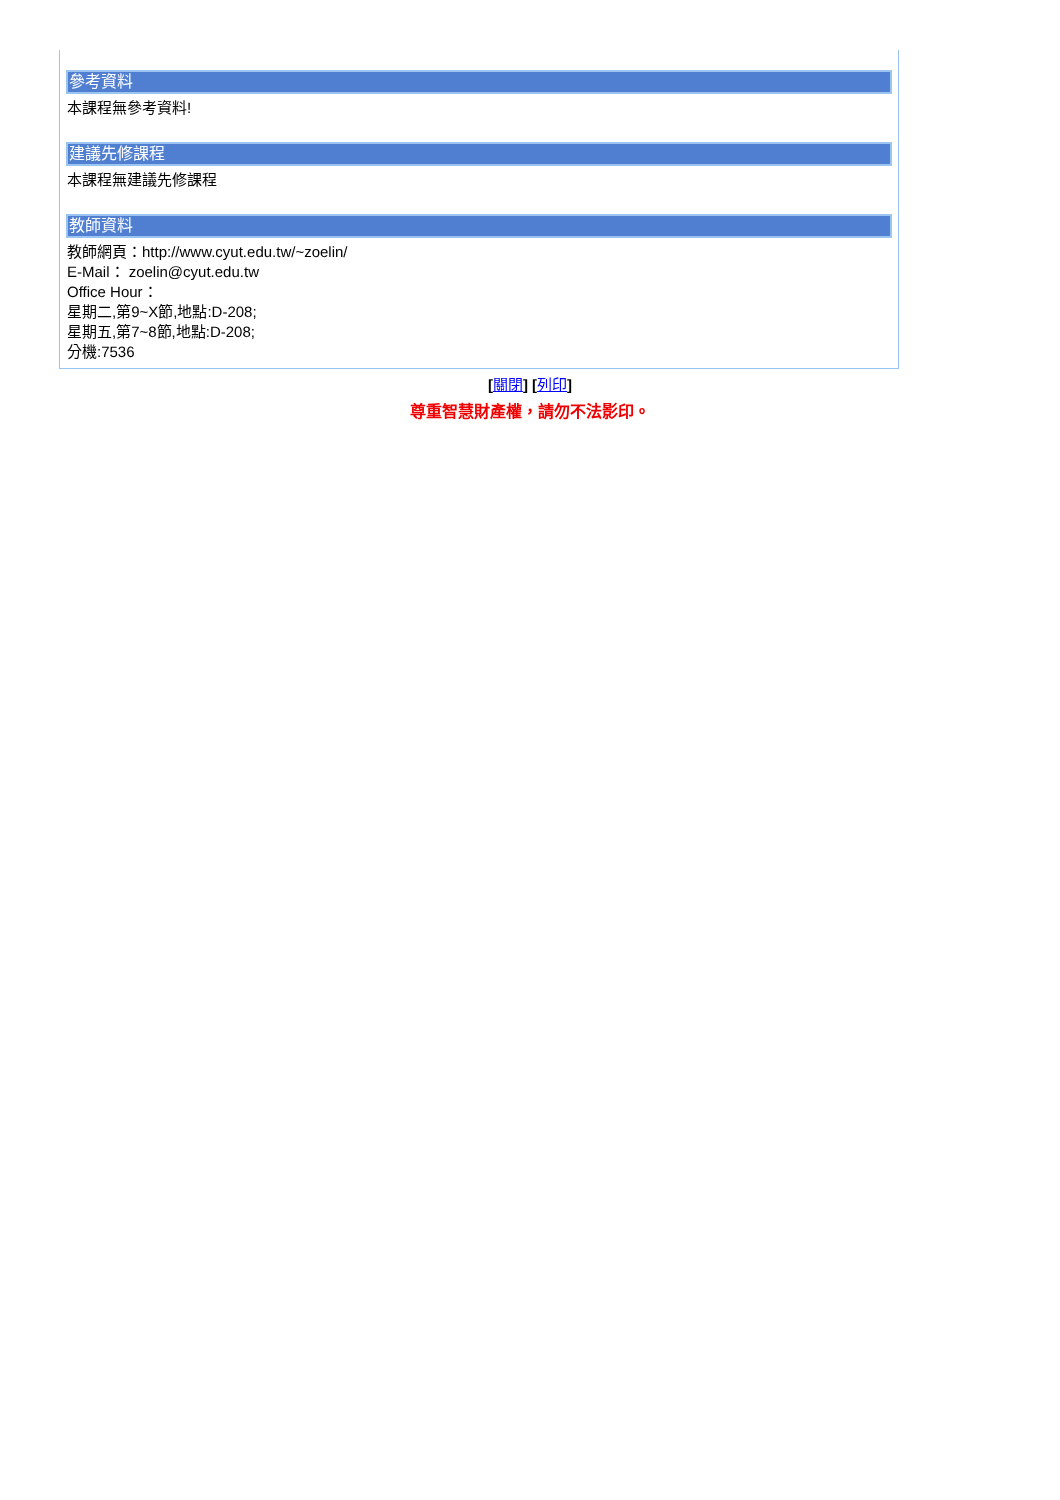參考資料
本課程無參考資料!
建議先修課程
本課程無建議先修課程
教師資料
教師網頁：http://www.cyut.edu.tw/~zoelin/
E-Mail： zoelin@cyut.edu.tw
Office Hour：
星期二,第9~X節,地點:D-208;
星期五,第7~8節,地點:D-208;
分機:7536
[關閉] [列印]
尊重智慧財產權，請勿不法影印。